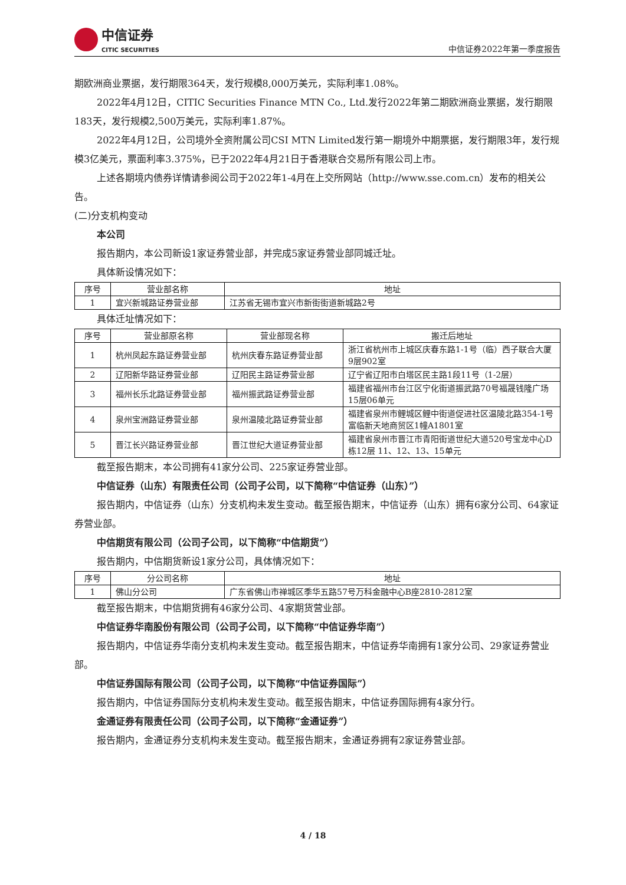中信证券
CITIC SECURITIES
中信证券2022年第一季度报告
期欧洲商业票据，发行期限364天，发行规模8,000万美元，实际利率1.08%。
2022年4月12日，CITIC Securities Finance MTN Co., Ltd.发行2022年第二期欧洲商业票据，发行期限183天，发行规模2,500万美元，实际利率1.87%。
2022年4月12日，公司境外全资附属公司CSI MTN Limited发行第一期境外中期票据，发行期限3年，发行规模3亿美元，票面利率3.375%，已于2022年4月21日于香港联合交易所有限公司上市。
上述各期境内债券详情请参阅公司于2022年1-4月在上交所网站（http://www.sse.com.cn）发布的相关公告。
(二)分支机构变动
本公司
报告期内，本公司新设1家证券营业部，并完成5家证券营业部同城迁址。
具体新设情况如下：
| 序号 | 营业部名称 | 地址 |
| --- | --- | --- |
| 1 | 宜兴新城路证券营业部 | 江苏省无锡市宜兴市新街街道新城路2号 |
具体迁址情况如下：
| 序号 | 营业部原名称 | 营业部现名称 | 搬迁后地址 |
| --- | --- | --- | --- |
| 1 | 杭州凤起东路证券营业部 | 杭州庆春东路证券营业部 | 浙江省杭州市上城区庆春东路1-1号（临）西子联合大厦9层902室 |
| 2 | 辽阳新华路证券营业部 | 辽阳民主路证券营业部 | 辽宁省辽阳市白塔区民主路1段11号（1-2层） |
| 3 | 福州长乐北路证券营业部 | 福州振武路证券营业部 | 福建省福州市台江区宁化街道振武路70号福晟钱隆广场15层06单元 |
| 4 | 泉州宝洲路证券营业部 | 泉州温陵北路证券营业部 | 福建省泉州市鲤城区鲤中街道促进社区温陵北路354-1号富临新天地商贸区1幢A1801室 |
| 5 | 晋江长兴路证券营业部 | 晋江世纪大道证券营业部 | 福建省泉州市晋江市青阳街道世纪大道520号宝龙中心D栋12层 11、12、13、15单元 |
截至报告期末，本公司拥有41家分公司、225家证券营业部。
中信证券（山东）有限责任公司（公司子公司，以下简称“中信证券（山东）”）
报告期内，中信证券（山东）分支机构未发生变动。截至报告期末，中信证券（山东）拥有6家分公司、64家证券营业部。
中信期货有限公司（公司子公司，以下简称“中信期货”）
报告期内，中信期货新设1家分公司，具体情况如下：
| 序号 | 分公司名称 | 地址 |
| --- | --- | --- |
| 1 | 佛山分公司 | 广东省佛山市禅城区季华五路57号万科金融中心B座2810-2812室 |
截至报告期末，中信期货拥有46家分公司、4家期货营业部。
中信证券华南股份有限公司（公司子公司，以下简称“中信证券华南”）
报告期内，中信证券华南分支机构未发生变动。截至报告期末，中信证券华南拥有1家分公司、29家证券营业部。
中信证券国际有限公司（公司子公司，以下简称“中信证券国际”）
报告期内，中信证券国际分支机构未发生变动。截至报告期末，中信证券国际拥有4家分行。
金通证券有限责任公司（公司子公司，以下简称“金通证券”）
报告期内，金通证券分支机构未发生变动。截至报告期末，金通证券拥有2家证券营业部。
4 / 18